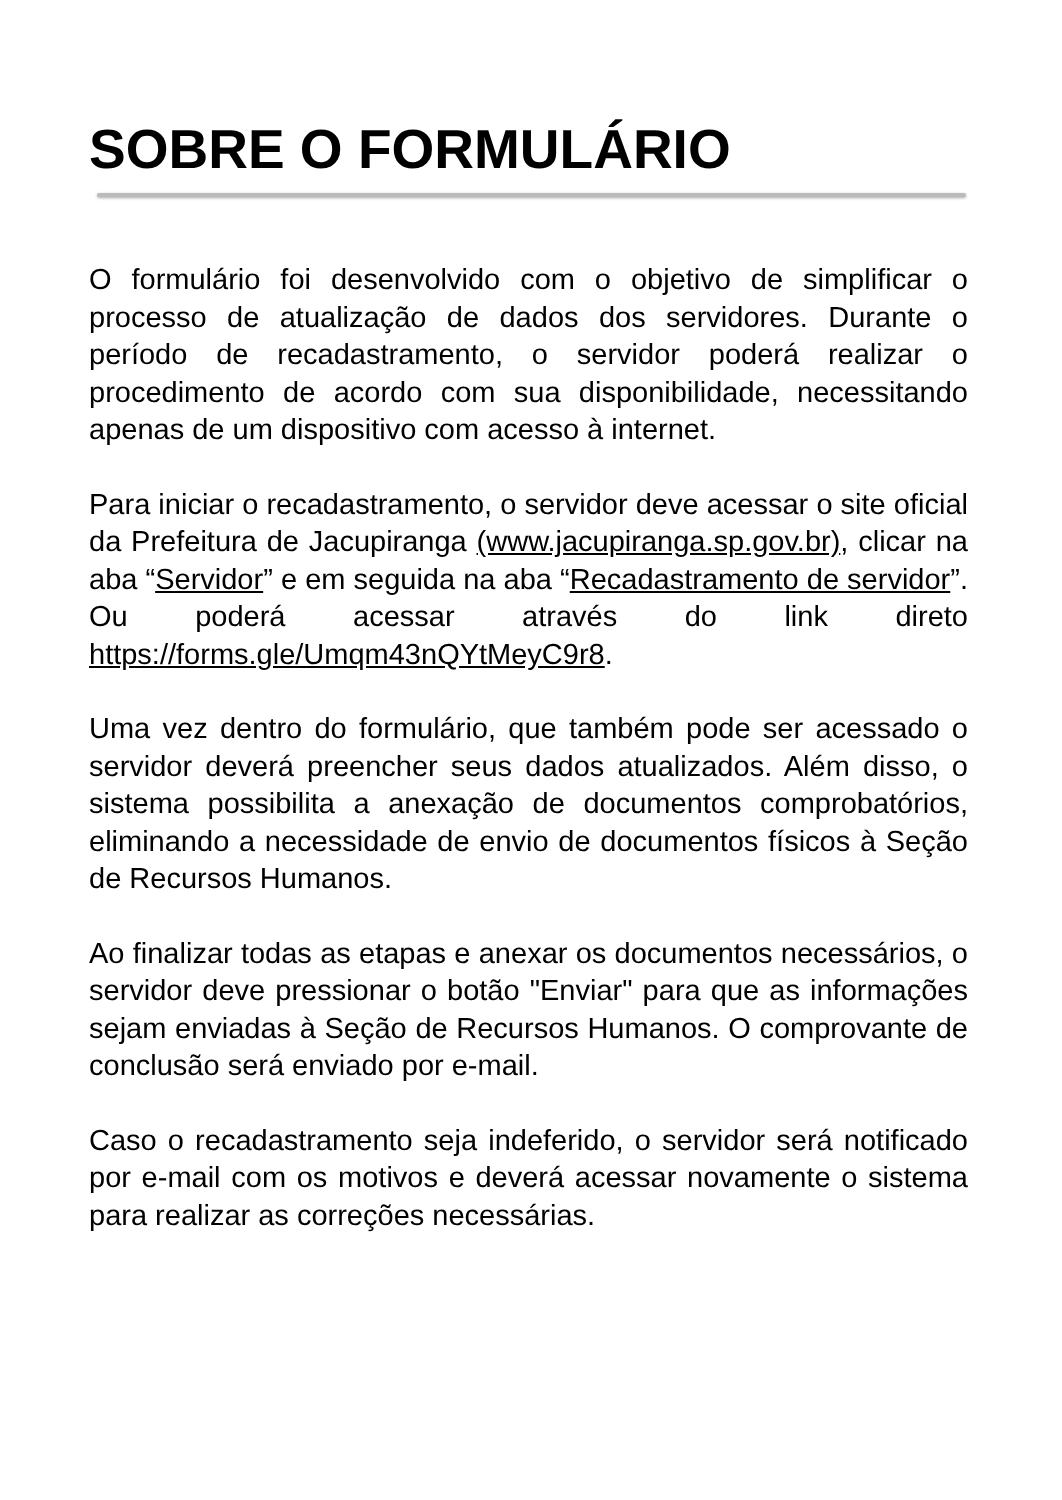SOBRE O FORMULÁRIO
O formulário foi desenvolvido com o objetivo de simplificar o processo de atualização de dados dos servidores. Durante o período de recadastramento, o servidor poderá realizar o procedimento de acordo com sua disponibilidade, necessitando apenas de um dispositivo com acesso à internet.
Para iniciar o recadastramento, o servidor deve acessar o site oficial da Prefeitura de Jacupiranga (www.jacupiranga.sp.gov.br), clicar na aba “Servidor” e em seguida na aba “Recadastramento de servidor”. Ou poderá acessar através do link direto https://forms.gle/Umqm43nQYtMeyC9r8.
Uma vez dentro do formulário, que também pode ser acessado o servidor deverá preencher seus dados atualizados. Além disso, o sistema possibilita a anexação de documentos comprobatórios, eliminando a necessidade de envio de documentos físicos à Seção de Recursos Humanos.
Ao finalizar todas as etapas e anexar os documentos necessários, o servidor deve pressionar o botão "Enviar" para que as informações sejam enviadas à Seção de Recursos Humanos. O comprovante de conclusão será enviado por e-mail.
Caso o recadastramento seja indeferido, o servidor será notificado por e-mail com os motivos e deverá acessar novamente o sistema para realizar as correções necessárias.